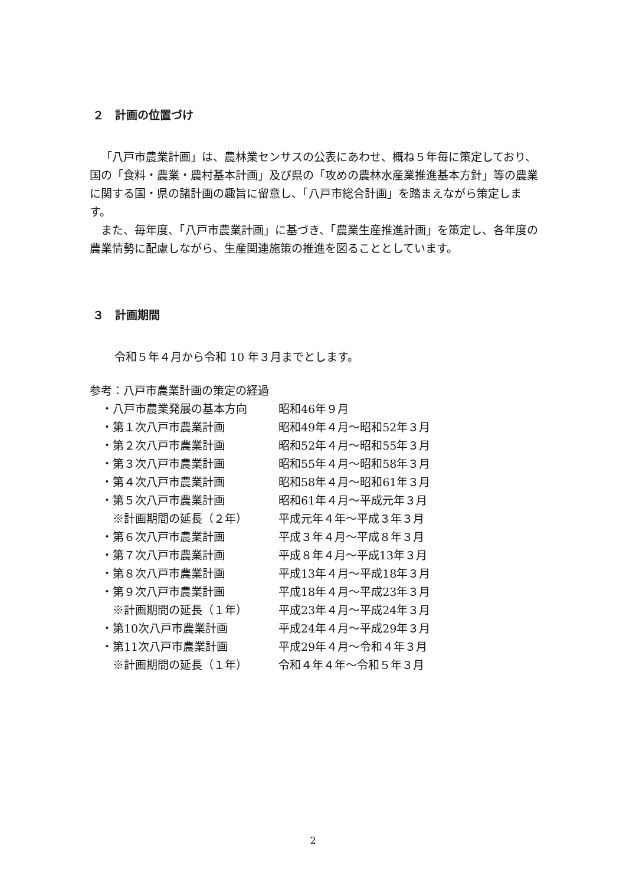２　計画の位置づけ
「八戸市農業計画」は、農林業センサスの公表にあわせ、概ね５年毎に策定しており、国の「食料・農業・農村基本計画」及び県の「攻めの農林水産業推進基本方針」等の農業に関する国・県の諸計画の趣旨に留意し、「八戸市総合計画」を踏まえながら策定します。
また、毎年度、「八戸市農業計画」に基づき、「農業生産推進計画」を策定し、各年度の農業情勢に配慮しながら、生産関連施策の推進を図ることとしています。
３　計画期間
令和５年４月から令和 10 年３月までとします。
参考：八戸市農業計画の策定の経過
| ・八戸市農業発展の基本方向 | 昭和46年９月 |
| ・第１次八戸市農業計画 | 昭和49年４月～昭和52年３月 |
| ・第２次八戸市農業計画 | 昭和52年４月～昭和55年３月 |
| ・第３次八戸市農業計画 | 昭和55年４月～昭和58年３月 |
| ・第４次八戸市農業計画 | 昭和58年４月～昭和61年３月 |
| ・第５次八戸市農業計画 | 昭和61年４月～平成元年３月 |
| ※計画期間の延長（２年） | 平成元年４年～平成３年３月 |
| ・第６次八戸市農業計画 | 平成３年４月～平成８年３月 |
| ・第７次八戸市農業計画 | 平成８年４月～平成13年３月 |
| ・第８次八戸市農業計画 | 平成13年４月～平成18年３月 |
| ・第９次八戸市農業計画 | 平成18年４月～平成23年３月 |
| ※計画期間の延長（１年） | 平成23年４月～平成24年３月 |
| ・第10次八戸市農業計画 | 平成24年４月～平成29年３月 |
| ・第11次八戸市農業計画 | 平成29年４月～令和４年３月 |
| ※計画期間の延長（１年） | 令和４年４年～令和５年３月 |
2